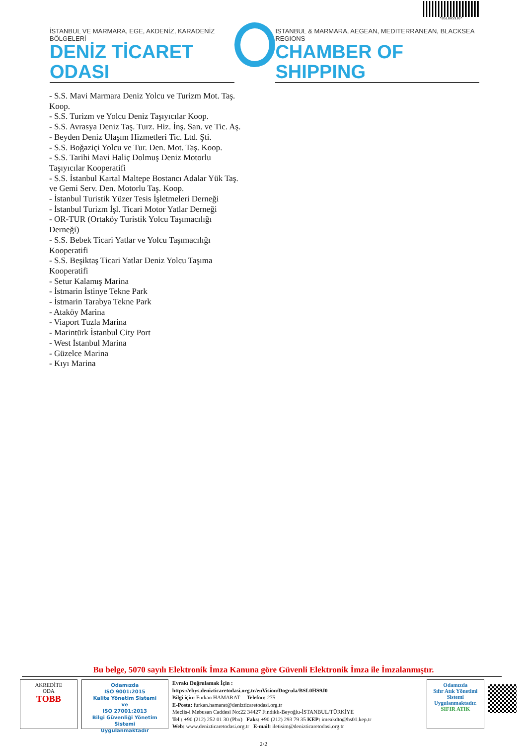*BSL0HS9J0*
İSTANBUL VE MARMARA, EGE, AKDENİZ, KARADENİZ BÖLGELERİ
DENİZ TİCARET ODASI
ISTANBUL & MARMARA, AEGEAN, MEDITERRANEAN, BLACKSEA REGIONS
CHAMBER OF SHIPPING
- S.S. Mavi Marmara Deniz Yolcu ve Turizm Mot. Taş.
Koop.
- S.S. Turizm ve Yolcu Deniz Taşıyıcılar Koop.
- S.S. Avrasya Deniz Taş. Turz. Hiz. İnş. San. ve Tic. Aş.
- Beyden Deniz Ulaşım Hizmetleri Tic. Ltd. Şti.
- S.S. Boğaziçi Yolcu ve Tur. Den. Mot. Taş. Koop.
- S.S. Tarihi Mavi Haliç Dolmuş Deniz Motorlu
Taşıyıcılar Kooperatifi
- S.S. İstanbul Kartal Maltepe Bostancı Adalar Yük Taş.
ve Gemi Serv. Den. Motorlu Taş. Koop.
- İstanbul Turistik Yüzer Tesis İşletmeleri Derneği
- İstanbul Turizm İşl. Ticari Motor Yatlar Derneği
- OR-TUR (Ortaköy Turistik Yolcu Taşımacılığı
Derneği)
- S.S. Bebek Ticari Yatlar ve Yolcu Taşımacılığı
Kooperatifi
- S.S. Beşiktaş Ticari Yatlar Deniz Yolcu Taşıma
Kooperatifi
- Setur Kalamış Marina
- İstmarin İstinye Tekne Park
- İstmarin Tarabya Tekne Park
- Ataköy Marina
- Viaport Tuzla Marina
- Marintürk İstanbul City Port
- West İstanbul Marina
- Güzelce Marina
- Kıyı Marina
Bu belge, 5070 sayılı Elektronik İmza Kanuna göre Güvenli Elektronik İmza ile İmzalanmıştır.
AKREDİTE
ODA
TOBB
Odamızda
ISO 9001:2015
Kalite Yönetim Sistemi
ve
ISO 27001:2013
Bilgi Güvenliği Yönetim Sistemi
Uygulanmaktadır
Evrakı Doğrulamak İçin :
https://ebys.denizticaretodasi.org.tr/enVision/Dogrula/BSL0HS9J0
Bilgi için: Furkan HAMARAT Telefon: 275
E-Posta: furkan.hamarat@denizticaretodasi.org.tr
Meclis-i Mebusan Caddesi No:22 34427 Fındıklı-Beyoğlu-İSTANBUL/TÜRKİYE
Tel : +90 (212) 252 01 30 (Pbx) Faks: +90 (212) 293 79 35 KEP: imeakdto@hs01.kep.tr
Web: www.denizticaretodasi.org.tr E-mail: iletisim@denizticaretodasi.org.tr
Odamızda
Sıfır Atık Yönetimi
Sistemi
Uygulanmaktadır.
SIFIR ATIK
2/2